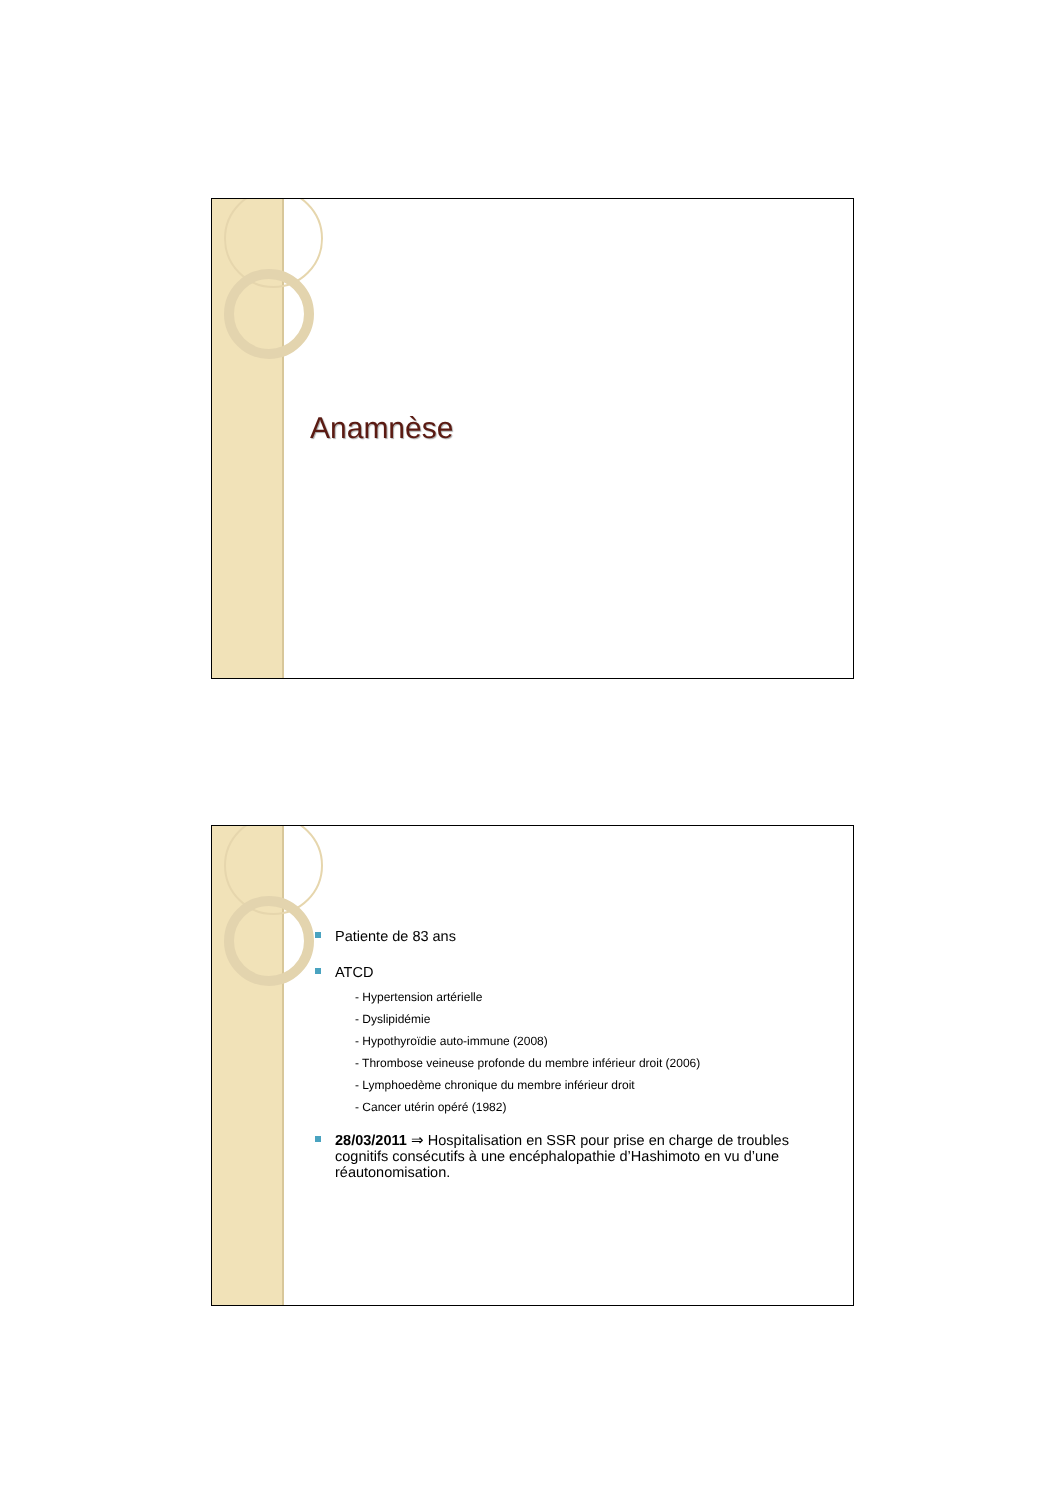Anamnèse
Patiente de 83 ans
ATCD
- Hypertension artérielle
- Dyslipidémie
- Hypothyroïdie auto-immune (2008)
- Thrombose veineuse profonde du membre inférieur droit (2006)
- Lymphoedème chronique du membre inférieur droit
- Cancer utérin opéré (1982)
28/03/2011 ⇒ Hospitalisation en SSR pour prise en charge de troubles cognitifs consécutifs à une encéphalopathie d’Hashimoto en vu d’une réautonomisation.